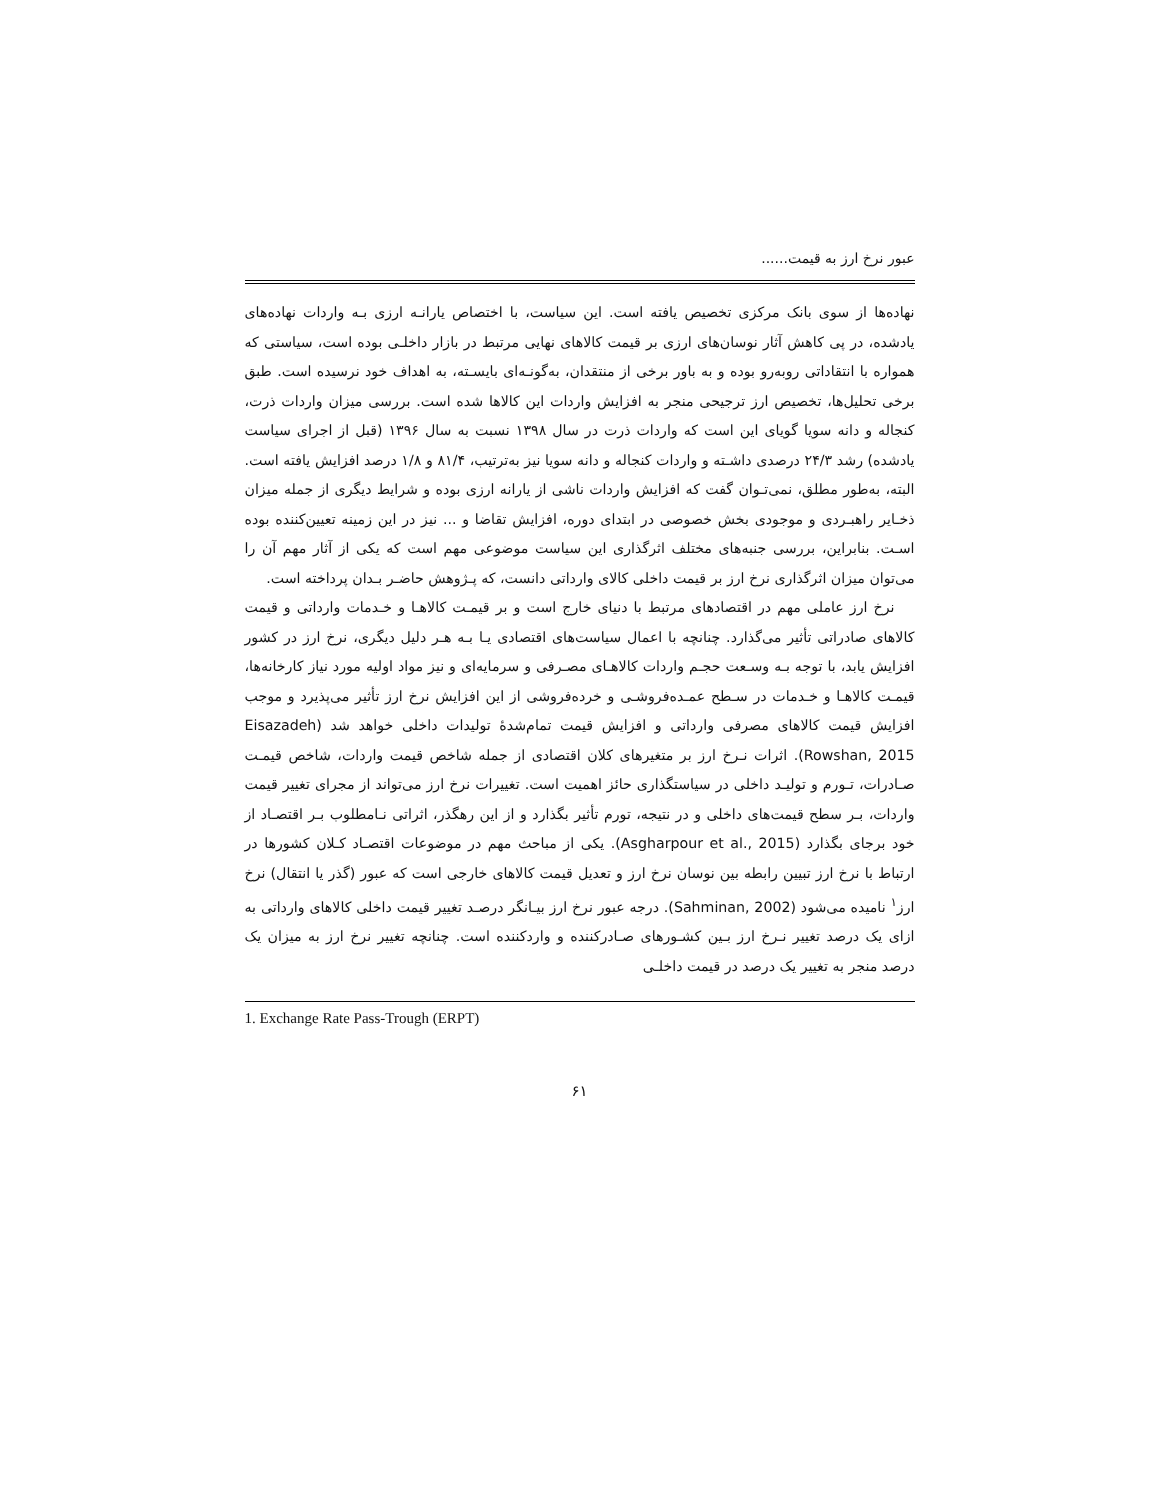عبور نرخ ارز به قیمت......
نهاده‌ها از سوی بانک مرکزی تخصیص یافته است. این سیاست، با اختصاص یارانـه ارزی بـه واردات نهاده‌های یادشده، در پی کاهش آثار نوسان‌های ارزی بر قیمت کالاهای نهایی مرتبط در بازار داخلـی بوده است، سیاستی که همواره با انتقاداتی روبه‌رو بوده و به باور برخی از منتقدان، به‌گونـه‌ای بایسـته، به اهداف خود نرسیده است. طبق برخی تحلیل‌ها، تخصیص ارز ترجیحی منجر به افزایش واردات این کالاها شده است. بررسی میزان واردات ذرت، کنجاله و دانه سویا گویای این است که واردات ذرت در سال ۱۳۹۸ نسبت به سال ۱۳۹۶ (قبل از اجرای سیاست یادشده) رشد ۲۴/۳ درصدی داشـته و واردات کنجاله و دانه سویا نیز به‌ترتیب، ۸۱/۴ و ۱/۸ درصد افزایش یافته است. البته، به‌طور مطلق، نمی‌تـوان گفت که افزایش واردات ناشی از یارانه ارزی بوده و شرایط دیگری از جمله میزان ذخـایر راهبـردی و موجودی بخش خصوصی در ابتدای دوره، افزایش تقاضا و ... نیز در این زمینه تعیین‌کننده بوده اسـت. بنابراین، بررسی جنبه‌های مختلف اثرگذاری این سیاست موضوعی مهم است که یکی از آثار مهم آن را می‌توان میزان اثرگذاری نرخ ارز بر قیمت داخلی کالای وارداتی دانست، که پـژوهش حاضـر بـدان پرداخته است.
نرخ ارز عاملی مهم در اقتصادهای مرتبط با دنیای خارج است و بر قیمـت کالاهـا و خـدمات وارداتی و قیمت کالاهای صادراتی تأثیر می‌گذارد. چنانچه با اعمال سیاست‌های اقتصادی یـا بـه هـر دلیل دیگری، نرخ ارز در کشور افزایش یابد، با توجه بـه وسـعت حجـم واردات کالاهـای مصـرفی و سرمایه‌ای و نیز مواد اولیه مورد نیاز کارخانه‌ها، قیمـت کالاهـا و خـدمات در سـطح عمـده‌فروشـی و خرده‌فروشی از این افزایش نرخ ارز تأثیر می‌پذیرد و موجب افزایش قیمت کالاهای مصرفی وارداتی و افزایش قیمت تمام‌شدهٔ تولیدات داخلی خواهد شد (Eisazadeh Rowshan, 2015). اثرات نـرخ ارز بر متغیرهای کلان اقتصادی از جمله شاخص قیمت واردات، شاخص قیمـت صـادرات، تـورم و تولیـد داخلی در سیاستگذاری حائز اهمیت است. تغییرات نرخ ارز می‌تواند از مجرای تغییر قیمت واردات، بـر سطح قیمت‌های داخلی و در نتیجه، تورم تأثیر بگذارد و از این رهگذر، اثراتی نـامطلوب بـر اقتصـاد از خود برجای بگذارد (Asgharpour et al., 2015). یکی از مباحث مهم در موضوعات اقتصـاد کـلان کشورها در ارتباط با نرخ ارز تبیین رابطه بین نوسان نرخ ارز و تعدیل قیمت کالاهای خارجی است که عبور (گذر یا انتقال) نرخ ارز<sup>۱</sup> نامیده می‌شود (Sahminan, 2002). درجه عبور نرخ ارز بیـانگر درصـد تغییر قیمت داخلی کالاهای وارداتی به ازای یک درصد تغییر نـرخ ارز بـین کشـورهای صـادرکننده و واردکننده است. چنانچه تغییر نرخ ارز به میزان یک درصد منجر به تغییر یک درصد در قیمت داخلـی
1. Exchange Rate Pass-Trough (ERPT)
۶۱